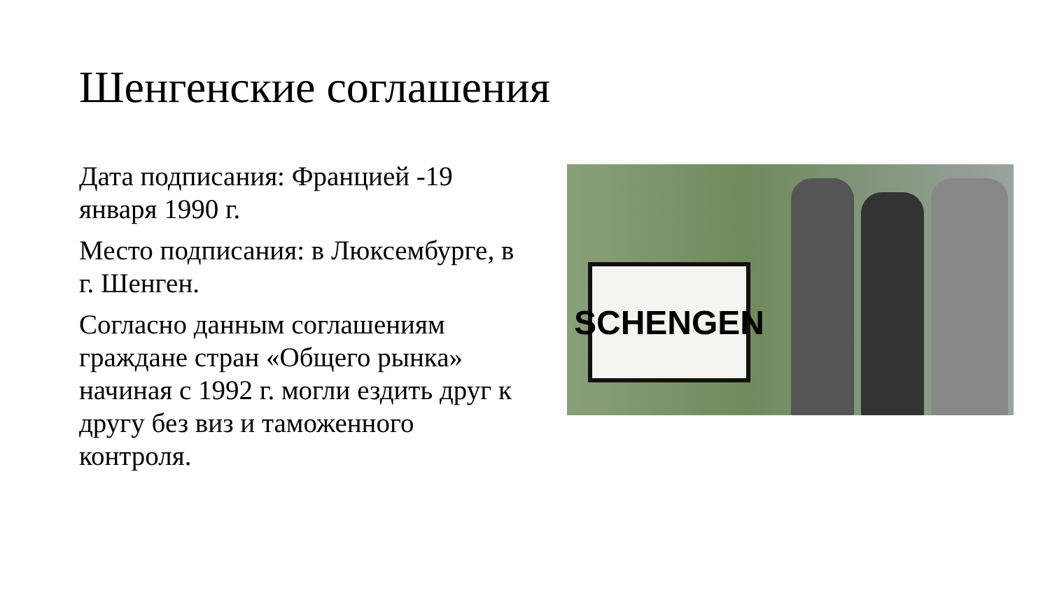Шенгенские соглашения
Дата подписания: Францией -19 января 1990 г.
Место подписания: в Люксембурге, в г. Шенген.
Согласно данным соглашениям граждане стран «Общего рынка» начиная с 1992 г. могли ездить друг к другу без виз и таможенного контроля.
SCHENGEN